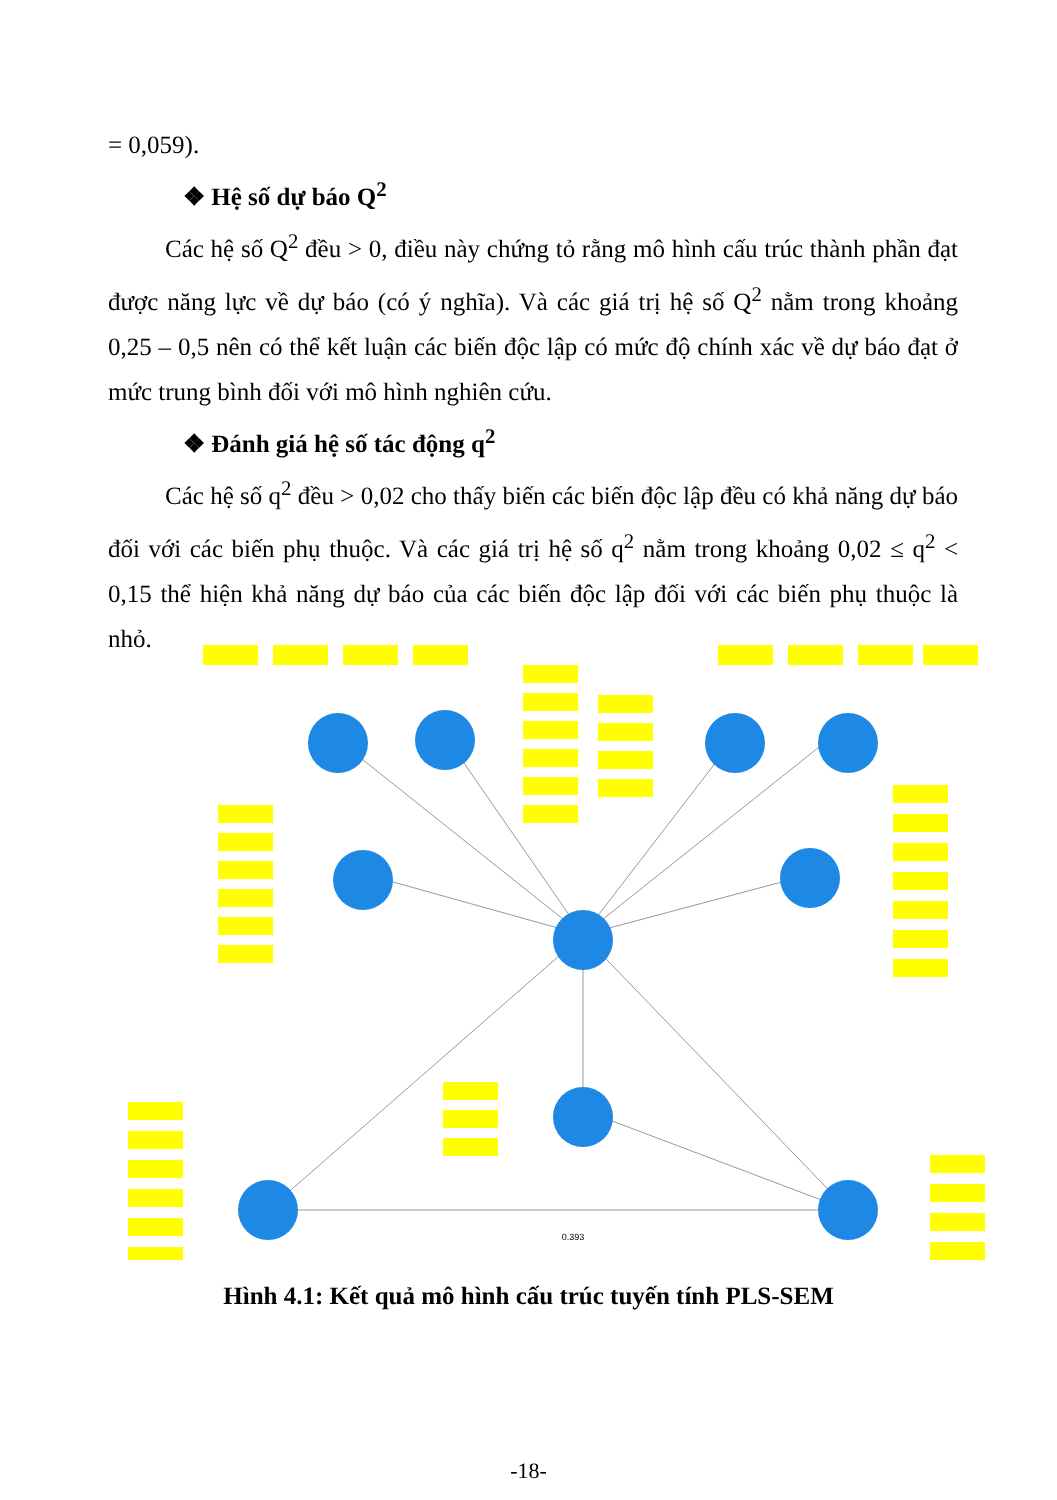= 0,059).
❖ Hệ số dự báo Q<sup>2</sup>
Các hệ số Q<sup>2</sup> đều > 0, điều này chứng tỏ rằng mô hình cấu trúc thành phần đạt được năng lực về dự báo (có ý nghĩa). Và các giá trị hệ số Q<sup>2</sup> nằm trong khoảng 0,25 – 0,5 nên có thể kết luận các biến độc lập có mức độ chính xác về dự báo đạt ở mức trung bình đối với mô hình nghiên cứu.
❖ Đánh giá hệ số tác động q<sup>2</sup>
Các hệ số q<sup>2</sup> đều > 0,02 cho thấy biến các biến độc lập đều có khả năng dự báo đối với các biến phụ thuộc. Và các giá trị hệ số q<sup>2</sup> nằm trong khoảng 0,02 ≤ q<sup>2</sup> < 0,15 thể hiện khả năng dự báo của các biến độc lập đối với các biến phụ thuộc là nhỏ.
0.393
Hình 4.1: Kết quả mô hình cấu trúc tuyến tính PLS-SEM
-18-